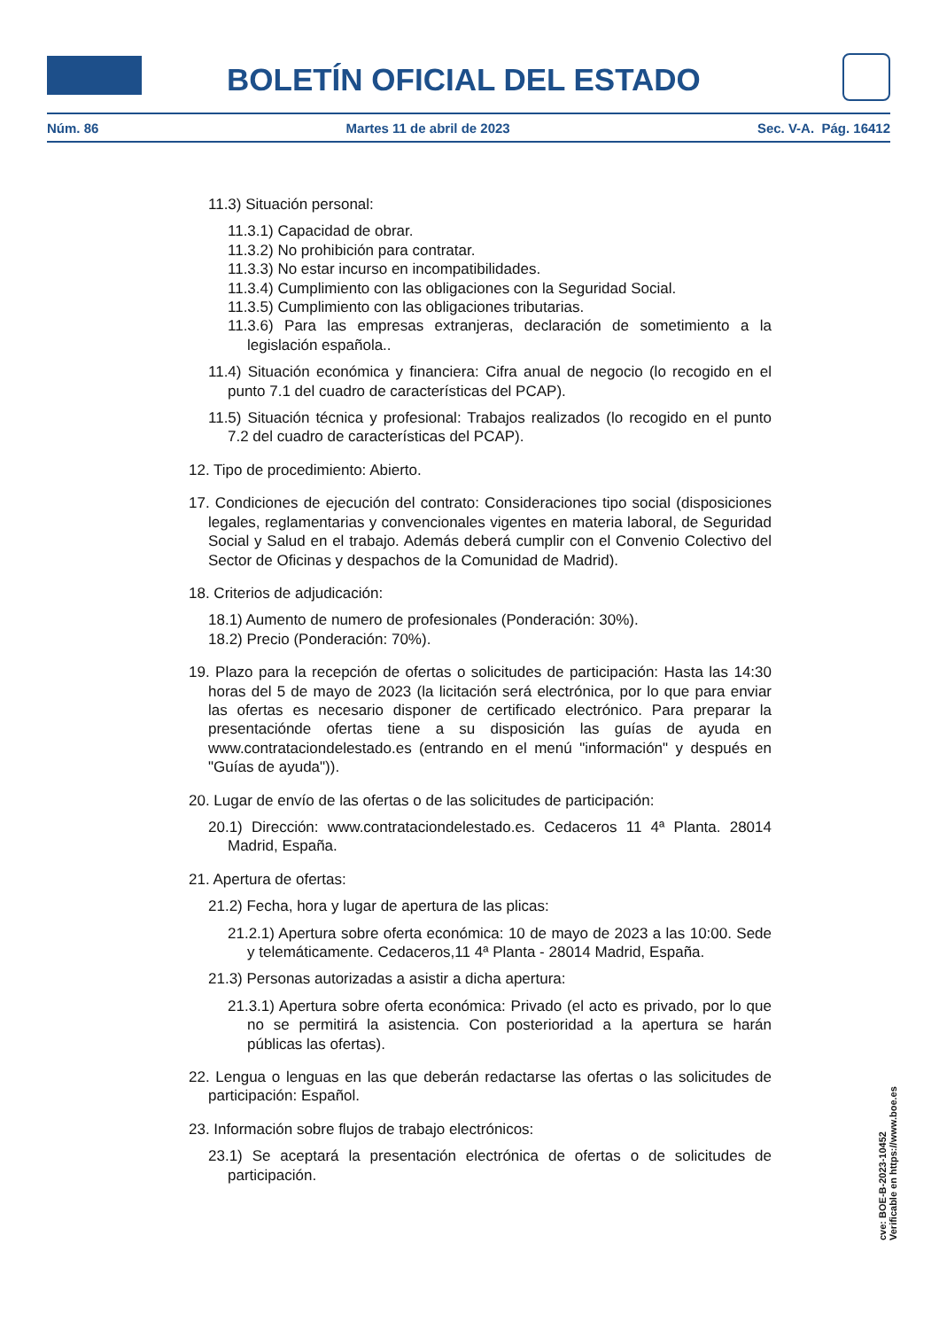BOLETÍN OFICIAL DEL ESTADO
Núm. 86 Martes 11 de abril de 2023 Sec. V-A. Pág. 16412
11.3) Situación personal:
11.3.1) Capacidad de obrar.
11.3.2) No prohibición para contratar.
11.3.3) No estar incurso en incompatibilidades.
11.3.4) Cumplimiento con las obligaciones con la Seguridad Social.
11.3.5) Cumplimiento con las obligaciones tributarias.
11.3.6) Para las empresas extranjeras, declaración de sometimiento a la legislación española..
11.4) Situación económica y financiera: Cifra anual de negocio (lo recogido en el punto 7.1 del cuadro de características del PCAP).
11.5) Situación técnica y profesional: Trabajos realizados (lo recogido en el punto 7.2 del cuadro de características del PCAP).
12. Tipo de procedimiento: Abierto.
17. Condiciones de ejecución del contrato: Consideraciones tipo social (disposiciones legales, reglamentarias y convencionales vigentes en materia laboral, de Seguridad Social y Salud en el trabajo. Además deberá cumplir con el Convenio Colectivo del Sector de Oficinas y despachos de la Comunidad de Madrid).
18. Criterios de adjudicación:
18.1) Aumento de numero de profesionales (Ponderación: 30%).
18.2) Precio (Ponderación: 70%).
19. Plazo para la recepción de ofertas o solicitudes de participación: Hasta las 14:30 horas del 5 de mayo de 2023 (la licitación será electrónica, por lo que para enviar las ofertas es necesario disponer de certificado electrónico. Para preparar la presentaciónde ofertas tiene a su disposición las guías de ayuda en www.contrataciondelestado.es (entrando en el menú "información" y después en "Guías de ayuda")).
20. Lugar de envío de las ofertas o de las solicitudes de participación:
20.1) Dirección: www.contrataciondelestado.es. Cedaceros 11 4ª Planta. 28014 Madrid, España.
21. Apertura de ofertas:
21.2) Fecha, hora y lugar de apertura de las plicas:
21.2.1) Apertura sobre oferta económica: 10 de mayo de 2023 a las 10:00. Sede y telemáticamente. Cedaceros,11 4ª Planta - 28014 Madrid, España.
21.3) Personas autorizadas a asistir a dicha apertura:
21.3.1) Apertura sobre oferta económica: Privado (el acto es privado, por lo que no se permitirá la asistencia. Con posterioridad a la apertura se harán públicas las ofertas).
22. Lengua o lenguas en las que deberán redactarse las ofertas o las solicitudes de participación: Español.
23. Información sobre flujos de trabajo electrónicos:
23.1) Se aceptará la presentación electrónica de ofertas o de solicitudes de participación.
cve: BOE-B-2023-10452
Verificable en https://www.boe.es